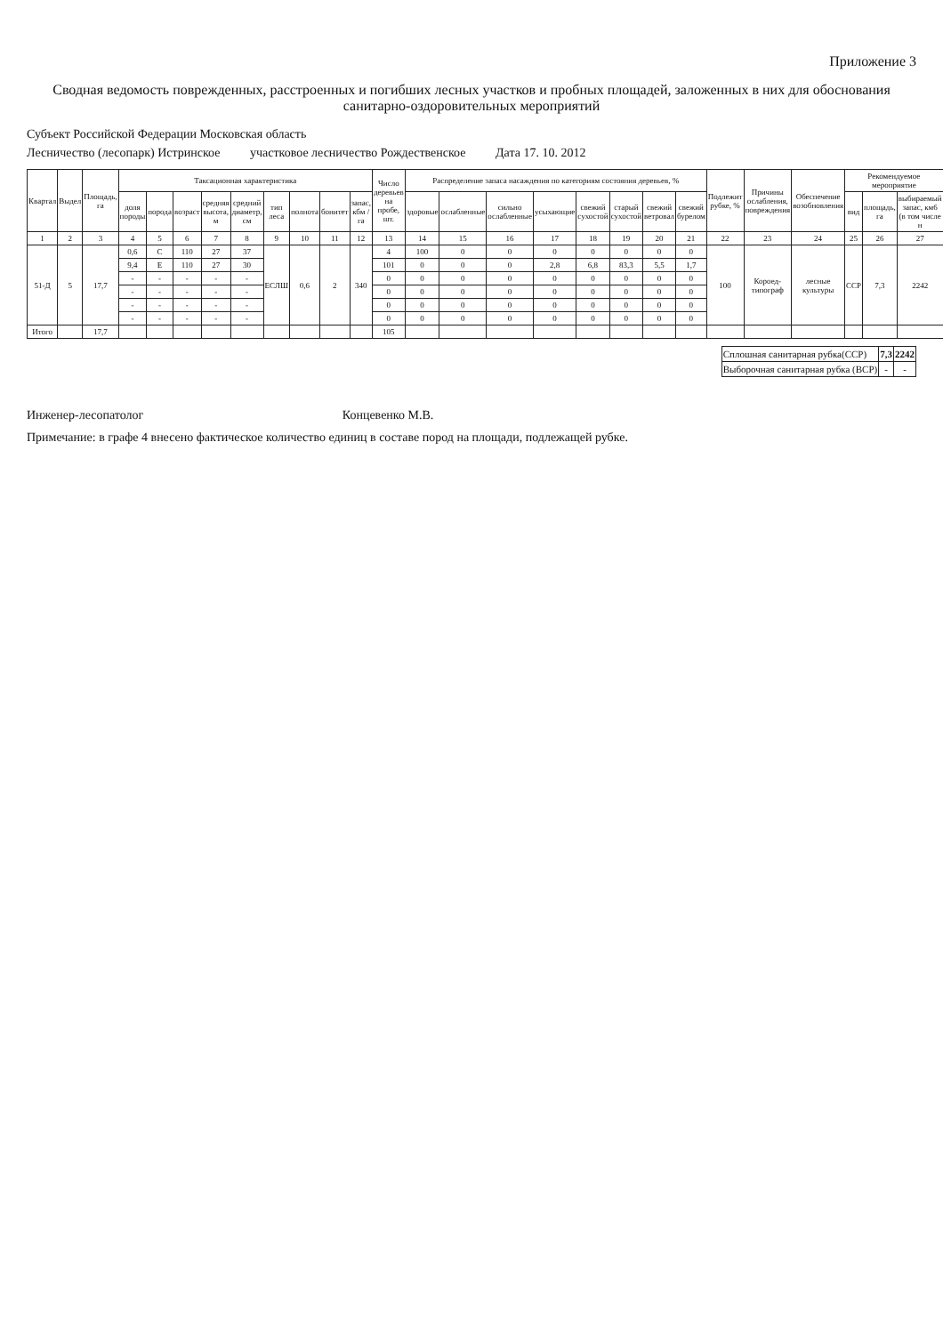Приложение 3
Сводная ведомость поврежденных, расстроенных и погибших лесных участков и пробных площадей, заложенных в них для обоснования санитарно-оздоровительных мероприятий
Субъект Российской Федерации Московская область
Лесничество (лесопарк) Истринское участковое лесничество Рождественское Дата 17. 10. 2012
| Квартал | Выдел | Площадь, га | Таксационная характеристика | | | | | | | | | Число деревьев на пробе, шт. | Распределение запаса насаждения по категориям состояния деревьев, % | | | | | | | | Подлежит рубке, % | Причины ослабления, повреждения | Обеспечение возобновления | Рекомендуемое мероприятие | | |
| --- | --- | --- | --- | --- | --- | --- | --- | --- | --- | --- | --- | --- | --- | --- | --- | --- | --- | --- | --- | --- | --- | --- | --- | --- | --- | --- |
| | | | доля породы | порода | возраст | средняя высота, м | средний диаметр, см | тип леса | полнота | бонитет | запас, кбм /га | | здоровые | ослабленные | сильно ослабленные | усыхающие | свежий сухостой | старый сухостой | свежий ветровал | свежий бурелом | | | | вид | площадь, га | выбираемый запас, км6 (в том числе н |
| 1 | 2 | 3 | 4 | 5 | 6 | 7 | 8 | 9 | 10 | 11 | 12 | 13 | 14 | 15 | 16 | 17 | 18 | 19 | 20 | 21 | 22 | 23 | 24 | 25 | 26 | 27 |
| 51-Д | 5 | 17,7 | 0,6 | С | 110 | 27 | 37 | ЕСЛШ | 0,6 | 2 | 340 | 4 | 100 | 0 | 0 | 0 | 0 | 0 | 0 | 0 | 100 | Короед-типограф | лесные культуры | ССР | 7,3 | 2242 |
| | | | 9,4 | Е | 110 | 27 | 30 | | | | | 101 | 0 | 0 | 0 | 2,8 | 6,8 | 83,3 | 5,5 | 1,7 | | | | | | |
| | | | - | - | - | - | - | | | | | 0 | 0 | 0 | 0 | 0 | 0 | 0 | 0 | 0 | | | | | | |
| | | | - | - | - | - | - | | | | | 0 | 0 | 0 | 0 | 0 | 0 | 0 | 0 | 0 | | | | | | |
| | | | - | - | - | - | - | | | | | 0 | 0 | 0 | 0 | 0 | 0 | 0 | 0 | 0 | | | | | | |
| | | | - | - | - | - | - | | | | | 0 | 0 | 0 | 0 | 0 | 0 | 0 | 0 | 0 | | | | | | |
| Итого | | 17,7 | | | | | | | | | | 105 | | | | | | | | | | | | | | |
| Сплошная санитарная рубка(ССР) | 7,3 | 2242 |
| Выборочная санитарная рубка (ВСР) | - | - |
Инженер-лесопатолог Концевенко М.В.
Примечание: в графе 4 внесено фактическое количество единиц в составе пород на площади, подлежащей рубке.